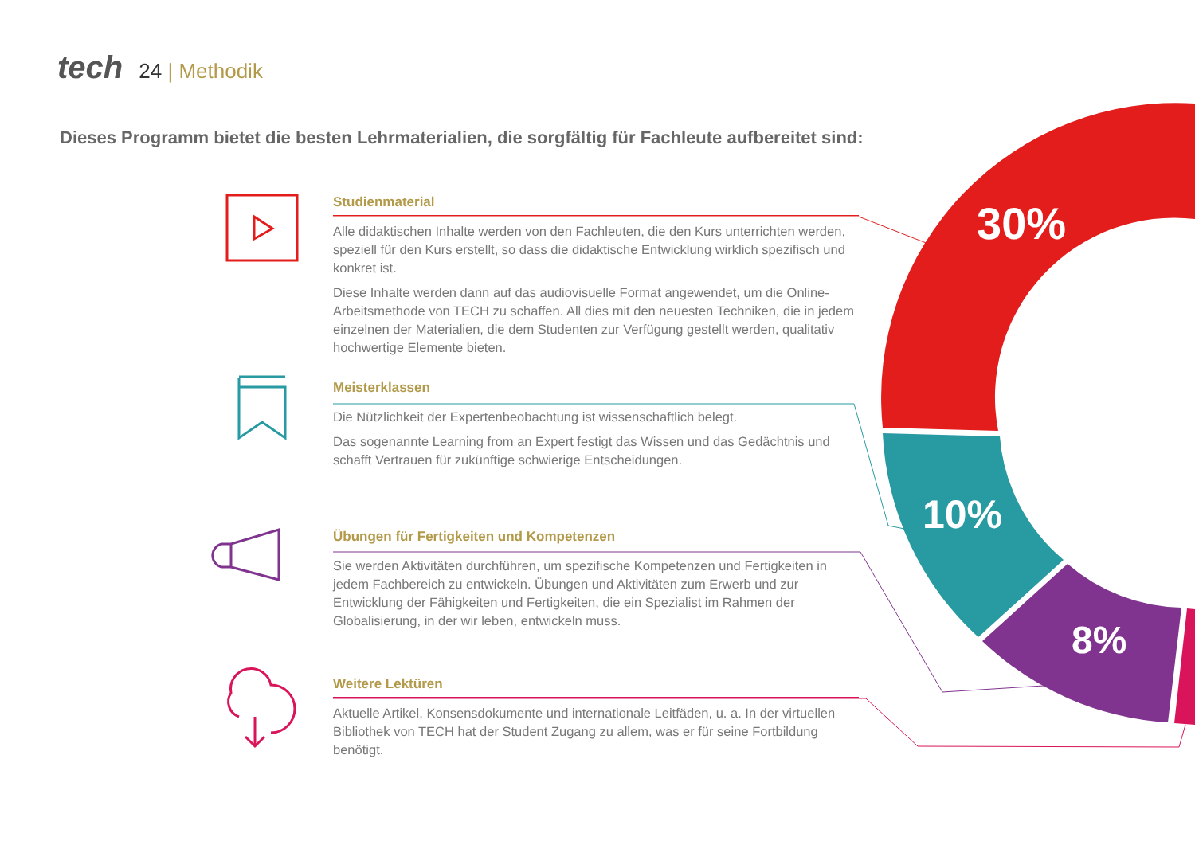30%
10%
8%
tech 24 | Methodik
Dieses Programm bietet die besten Lehrmaterialien, die sorgfältig für Fachleute aufbereitet sind:
Studienmaterial
Alle didaktischen Inhalte werden von den Fachleuten, die den Kurs unterrichten werden, speziell für den Kurs erstellt, so dass die didaktische Entwicklung wirklich spezifisch und konkret ist.
Diese Inhalte werden dann auf das audiovisuelle Format angewendet, um die Online-Arbeitsmethode von TECH zu schaffen. All dies mit den neuesten Techniken, die in jedem einzelnen der Materialien, die dem Studenten zur Verfügung gestellt werden, qualitativ hochwertige Elemente bieten.
Meisterklassen
Die Nützlichkeit der Expertenbeobachtung ist wissenschaftlich belegt.
Das sogenannte Learning from an Expert festigt das Wissen und das Gedächtnis und schafft Vertrauen für zukünftige schwierige Entscheidungen.
Übungen für Fertigkeiten und Kompetenzen
Sie werden Aktivitäten durchführen, um spezifische Kompetenzen und Fertigkeiten in jedem Fachbereich zu entwickeln. Übungen und Aktivitäten zum Erwerb und zur Entwicklung der Fähigkeiten und Fertigkeiten, die ein Spezialist im Rahmen der Globalisierung, in der wir leben, entwickeln muss.
Weitere Lektüren
Aktuelle Artikel, Konsensdokumente und internationale Leitfäden, u. a. In der virtuellen Bibliothek von TECH hat der Student Zugang zu allem, was er für seine Fortbildung benötigt.